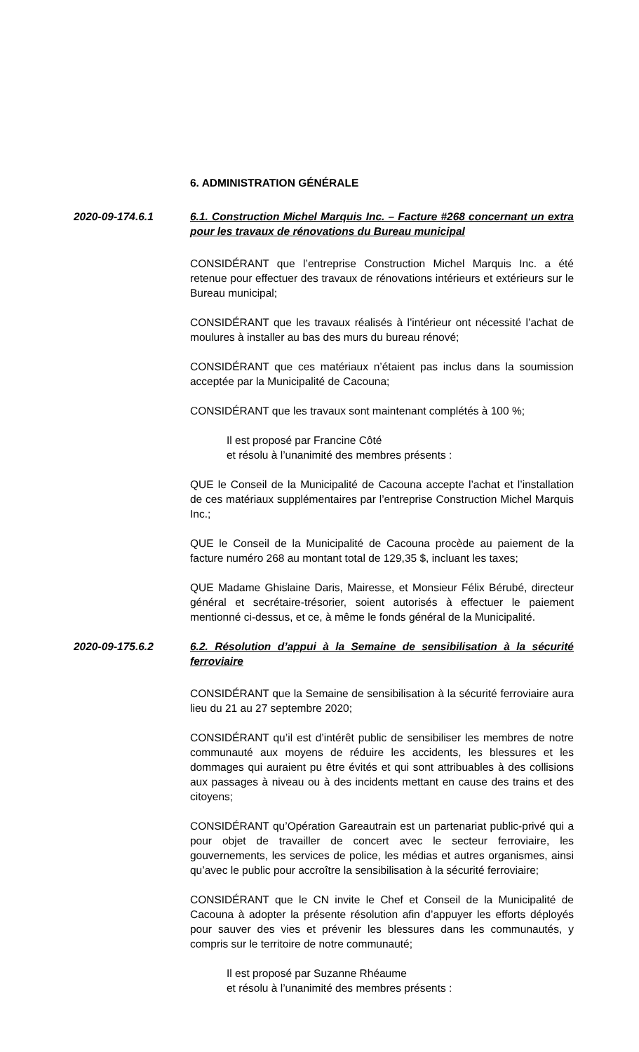6. ADMINISTRATION GÉNÉRALE
2020-09-174.6.1 6.1. Construction Michel Marquis Inc. – Facture #268 concernant un extra pour les travaux de rénovations du Bureau municipal
CONSIDÉRANT que l’entreprise Construction Michel Marquis Inc. a été retenue pour effectuer des travaux de rénovations intérieurs et extérieurs sur le Bureau municipal;
CONSIDÉRANT que les travaux réalisés à l’intérieur ont nécessité l’achat de moulures à installer au bas des murs du bureau rénové;
CONSIDÉRANT que ces matériaux n’étaient pas inclus dans la soumission acceptée par la Municipalité de Cacouna;
CONSIDÉRANT que les travaux sont maintenant complétés à 100 %;
Il est proposé par Francine Côté
et résolu à l’unanimité des membres présents :
QUE le Conseil de la Municipalité de Cacouna accepte l’achat et l’installation de ces matériaux supplémentaires par l’entreprise Construction Michel Marquis Inc.;
QUE le Conseil de la Municipalité de Cacouna procède au paiement de la facture numéro 268 au montant total de 129,35 $, incluant les taxes;
QUE Madame Ghislaine Daris, Mairesse, et Monsieur Félix Bérubé, directeur général et secrétaire-trésorier, soient autorisés à effectuer le paiement mentionné ci-dessus, et ce, à même le fonds général de la Municipalité.
2020-09-175.6.2 6.2. Résolution d’appui à la Semaine de sensibilisation à la sécurité ferroviaire
CONSIDÉRANT que la Semaine de sensibilisation à la sécurité ferroviaire aura lieu du 21 au 27 septembre 2020;
CONSIDÉRANT qu’il est d’intérêt public de sensibiliser les membres de notre communauté aux moyens de réduire les accidents, les blessures et les dommages qui auraient pu être évités et qui sont attribuables à des collisions aux passages à niveau ou à des incidents mettant en cause des trains et des citoyens;
CONSIDÉRANT qu’Opération Gareautrain est un partenariat public-privé qui a pour objet de travailler de concert avec le secteur ferroviaire, les gouvernements, les services de police, les médias et autres organismes, ainsi qu’avec le public pour accroître la sensibilisation à la sécurité ferroviaire;
CONSIDÉRANT que le CN invite le Chef et Conseil de la Municipalité de Cacouna à adopter la présente résolution afin d’appuyer les efforts déployés pour sauver des vies et prévenir les blessures dans les communautés, y compris sur le territoire de notre communauté;
Il est proposé par Suzanne Rhéaume
et résolu à l’unanimité des membres présents :